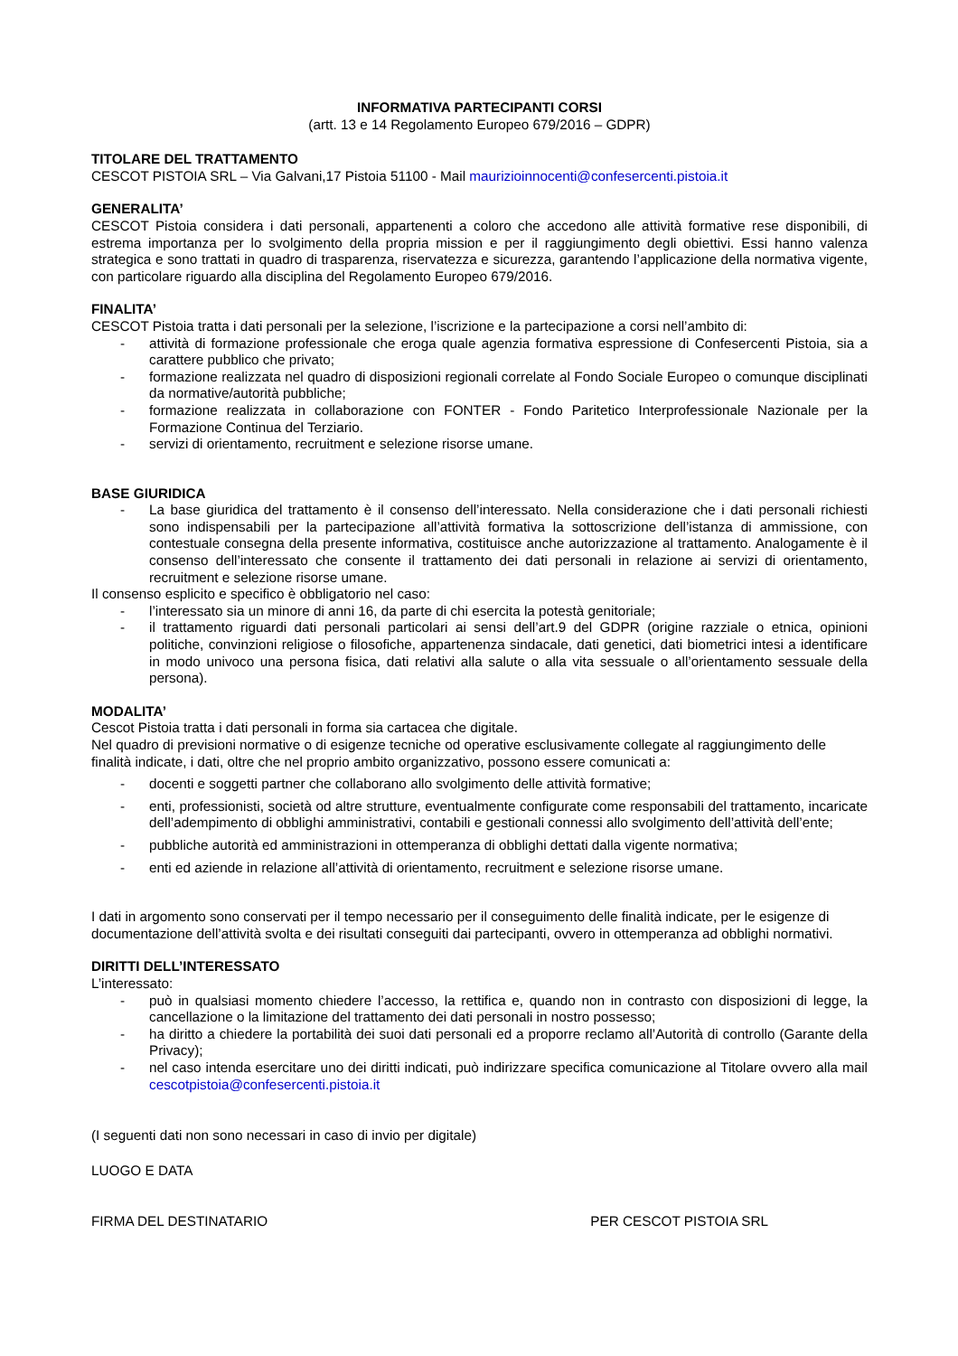INFORMATIVA PARTECIPANTI CORSI
(artt. 13 e 14 Regolamento Europeo 679/2016 – GDPR)
TITOLARE DEL TRATTAMENTO
CESCOT PISTOIA SRL – Via Galvani,17 Pistoia 51100 - Mail maurizioinnocenti@confesercenti.pistoia.it
GENERALITA’
CESCOT Pistoia considera i dati personali, appartenenti a coloro che accedono alle attività formative rese disponibili, di estrema importanza per lo svolgimento della propria mission e per il raggiungimento degli obiettivi. Essi hanno valenza strategica e sono trattati in quadro di trasparenza, riservatezza e sicurezza, garantendo l’applicazione della normativa vigente, con particolare riguardo alla disciplina del Regolamento Europeo 679/2016.
FINALITA’
CESCOT Pistoia tratta i dati personali per la selezione, l’iscrizione e la partecipazione a corsi nell’ambito di:
- attività di formazione professionale che eroga quale agenzia formativa espressione di Confesercenti Pistoia, sia a carattere pubblico che privato;
- formazione realizzata nel quadro di disposizioni regionali correlate al Fondo Sociale Europeo o comunque disciplinati da normative/autorità pubbliche;
- formazione realizzata in collaborazione con FONTER - Fondo Paritetico Interprofessionale Nazionale per la Formazione Continua del Terziario.
- servizi di orientamento, recruitment e selezione risorse umane.
BASE GIURIDICA
- La base giuridica del trattamento è il consenso dell’interessato. Nella considerazione che i dati personali richiesti sono indispensabili per la partecipazione all’attività formativa la sottoscrizione dell’istanza di ammissione, con contestuale consegna della presente informativa, costituisce anche autorizzazione al trattamento. Analogamente è il consenso dell’interessato che consente il trattamento dei dati personali in relazione ai servizi di orientamento, recruitment e selezione risorse umane.
Il consenso esplicito e specifico è obbligatorio nel caso:
- l’interessato sia un minore di anni 16, da parte di chi esercita la potestà genitoriale;
- il trattamento riguardi dati personali particolari ai sensi dell’art.9 del GDPR (origine razziale o etnica, opinioni politiche, convinzioni religiose o filosofiche, appartenenza sindacale, dati genetici, dati biometrici intesi a identificare in modo univoco una persona fisica, dati relativi alla salute o alla vita sessuale o all’orientamento sessuale della persona).
MODALITA’
Cescot Pistoia tratta i dati personali in forma sia cartacea che digitale.
Nel quadro di previsioni normative o di esigenze tecniche od operative esclusivamente collegate al raggiungimento delle finalità indicate, i dati, oltre che nel proprio ambito organizzativo, possono essere comunicati a:
- docenti e soggetti partner che collaborano allo svolgimento delle attività formative;
- enti, professionisti, società od altre strutture, eventualmente configurate come responsabili del trattamento, incaricate dell’adempimento di obblighi amministrativi, contabili e gestionali connessi allo svolgimento dell’attività dell’ente;
- pubbliche autorità ed amministrazioni in ottemperanza di obblighi dettati dalla vigente normativa;
- enti ed aziende in relazione all’attività di orientamento, recruitment e selezione risorse umane.
I dati in argomento sono conservati per il tempo necessario per il conseguimento delle finalità indicate, per le esigenze di documentazione dell’attività svolta e dei risultati conseguiti dai partecipanti, ovvero in ottemperanza ad obblighi normativi.
DIRITTI DELL’INTERESSATO
L’interessato:
- può in qualsiasi momento chiedere l’accesso, la rettifica e, quando non in contrasto con disposizioni di legge, la cancellazione o la limitazione del trattamento dei dati personali in nostro possesso;
- ha diritto a chiedere la portabilità dei suoi dati personali ed a proporre reclamo all’Autorità di controllo (Garante della Privacy);
- nel caso intenda esercitare uno dei diritti indicati, può indirizzare specifica comunicazione al Titolare ovvero alla mail cescotpistoia@confesercenti.pistoia.it
(I seguenti dati non sono necessari in caso di invio per digitale)
LUOGO E DATA
FIRMA DEL DESTINATARIO PER CESCOT PISTOIA SRL